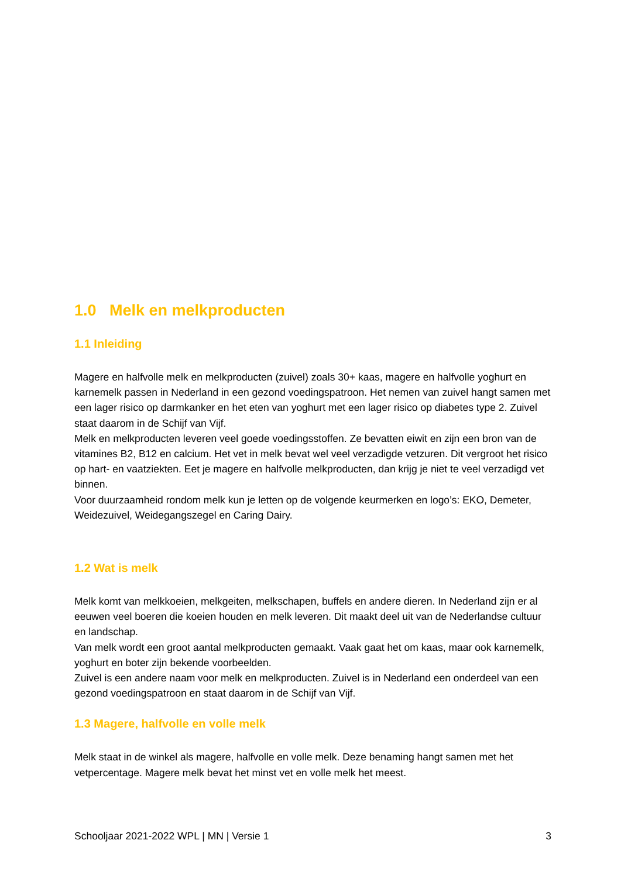1.0 Melk en melkproducten
1.1 Inleiding
Magere en halfvolle melk en melkproducten (zuivel) zoals 30+ kaas, magere en halfvolle yoghurt en karnemelk passen in Nederland in een gezond voedingspatroon. Het nemen van zuivel hangt samen met een lager risico op darmkanker en het eten van yoghurt met een lager risico op diabetes type 2. Zuivel staat daarom in de Schijf van Vijf.
Melk en melkproducten leveren veel goede voedingsstoffen. Ze bevatten eiwit en zijn een bron van de vitamines B2, B12 en calcium. Het vet in melk bevat wel veel verzadigde vetzuren. Dit vergroot het risico op hart- en vaatziekten. Eet je magere en halfvolle melkproducten, dan krijg je niet te veel verzadigd vet binnen.
Voor duurzaamheid rondom melk kun je letten op de volgende keurmerken en logo’s: EKO, Demeter, Weidezuivel, Weidegangszegel en Caring Dairy.
1.2 Wat is melk
Melk komt van melkkoeien, melkgeiten, melkschapen, buffels en andere dieren. In Nederland zijn er al eeuwen veel boeren die koeien houden en melk leveren. Dit maakt deel uit van de Nederlandse cultuur en landschap.
Van melk wordt een groot aantal melkproducten gemaakt. Vaak gaat het om kaas, maar ook karnemelk, yoghurt en boter zijn bekende voorbeelden.
Zuivel is een andere naam voor melk en melkproducten. Zuivel is in Nederland een onderdeel van een gezond voedingspatroon en staat daarom in de Schijf van Vijf.
1.3 Magere, halfvolle en volle melk
Melk staat in de winkel als magere, halfvolle en volle melk. Deze benaming hangt samen met het vetpercentage. Magere melk bevat het minst vet en volle melk het meest.
Schooljaar 2021-2022 WPL | MN | Versie 1 3